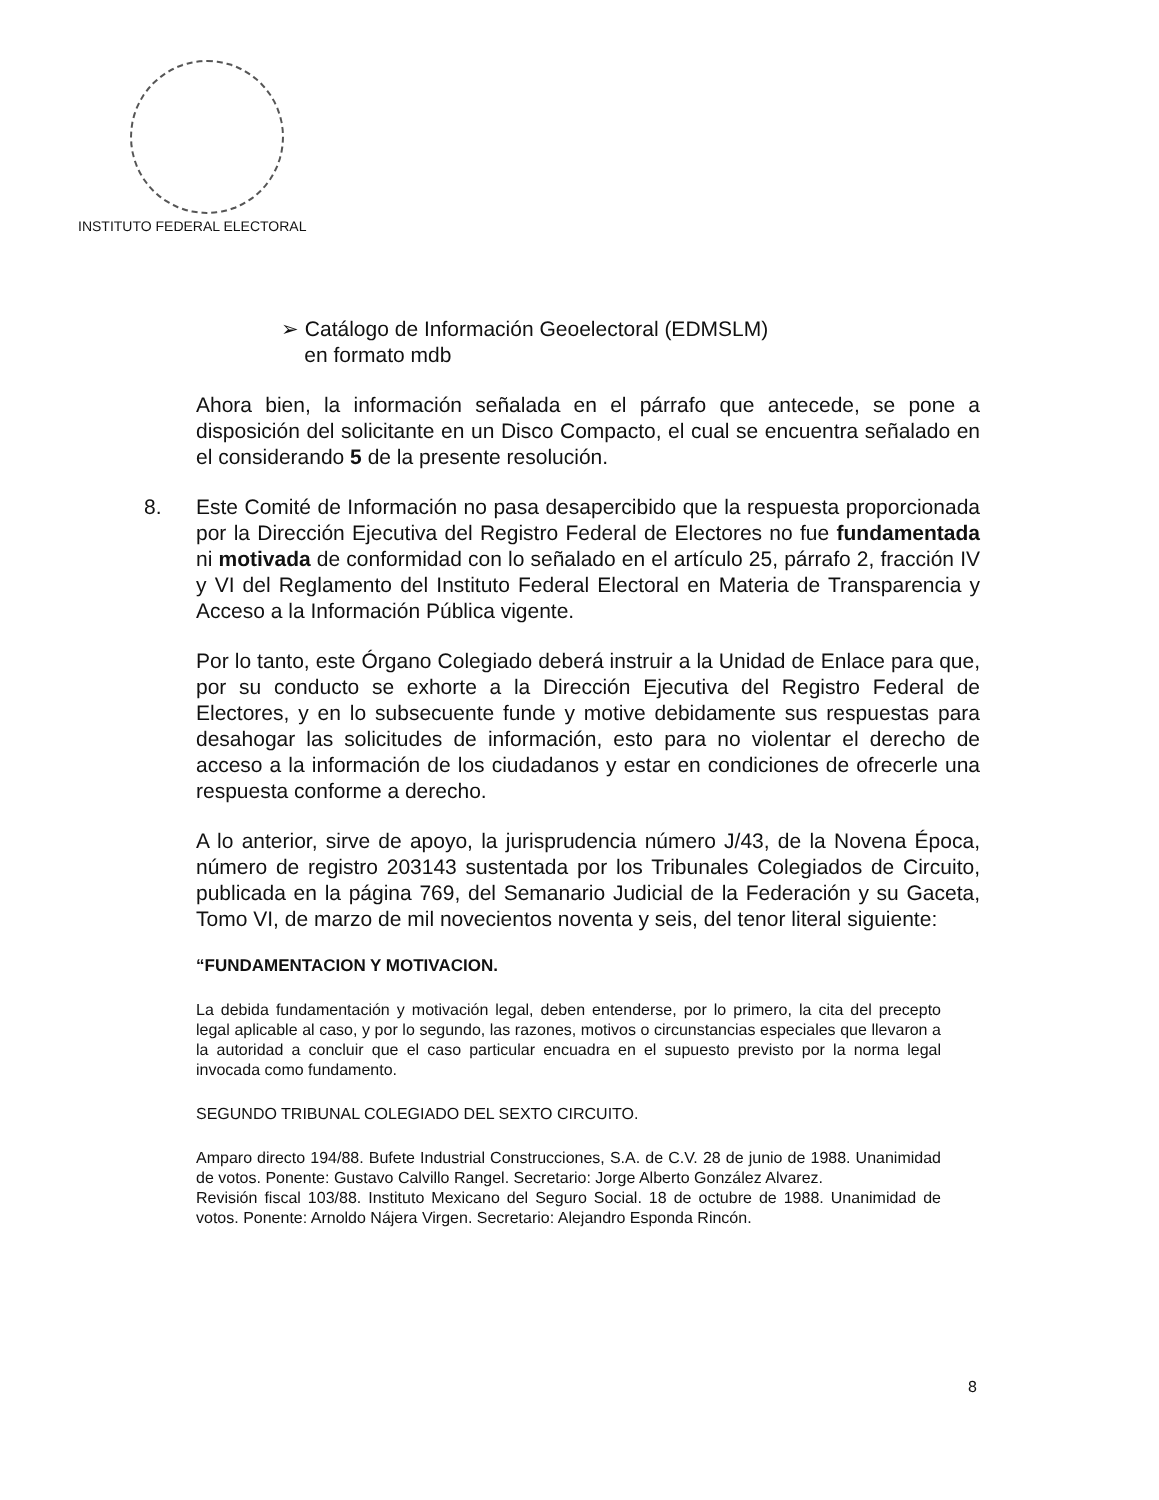INSTITUTO FEDERAL ELECTORAL
➢ Catálogo de Información Geoelectoral (EDMSLM)
en formato mdb
Ahora bien, la información señalada en el párrafo que antecede, se pone a disposición del solicitante en un Disco Compacto, el cual se encuentra señalado en el considerando 5 de la presente resolución.
8. Este Comité de Información no pasa desapercibido que la respuesta proporcionada por la Dirección Ejecutiva del Registro Federal de Electores no fue fundamentada ni motivada de conformidad con lo señalado en el artículo 25, párrafo 2, fracción IV y VI del Reglamento del Instituto Federal Electoral en Materia de Transparencia y Acceso a la Información Pública vigente.
Por lo tanto, este Órgano Colegiado deberá instruir a la Unidad de Enlace para que, por su conducto se exhorte a la Dirección Ejecutiva del Registro Federal de Electores, y en lo subsecuente funde y motive debidamente sus respuestas para desahogar las solicitudes de información, esto para no violentar el derecho de acceso a la información de los ciudadanos y estar en condiciones de ofrecerle una respuesta conforme a derecho.
A lo anterior, sirve de apoyo, la jurisprudencia número J/43, de la Novena Época, número de registro 203143 sustentada por los Tribunales Colegiados de Circuito, publicada en la página 769, del Semanario Judicial de la Federación y su Gaceta, Tomo VI, de marzo de mil novecientos noventa y seis, del tenor literal siguiente:
“FUNDAMENTACION Y MOTIVACION.
La debida fundamentación y motivación legal, deben entenderse, por lo primero, la cita del precepto legal aplicable al caso, y por lo segundo, las razones, motivos o circunstancias especiales que llevaron a la autoridad a concluir que el caso particular encuadra en el supuesto previsto por la norma legal invocada como fundamento.
SEGUNDO TRIBUNAL COLEGIADO DEL SEXTO CIRCUITO.
Amparo directo 194/88. Bufete Industrial Construcciones, S.A. de C.V. 28 de junio de 1988. Unanimidad de votos. Ponente: Gustavo Calvillo Rangel. Secretario: Jorge Alberto González Alvarez.
Revisión fiscal 103/88. Instituto Mexicano del Seguro Social. 18 de octubre de 1988. Unanimidad de votos. Ponente: Arnoldo Nájera Virgen. Secretario: Alejandro Esponda Rincón.
8